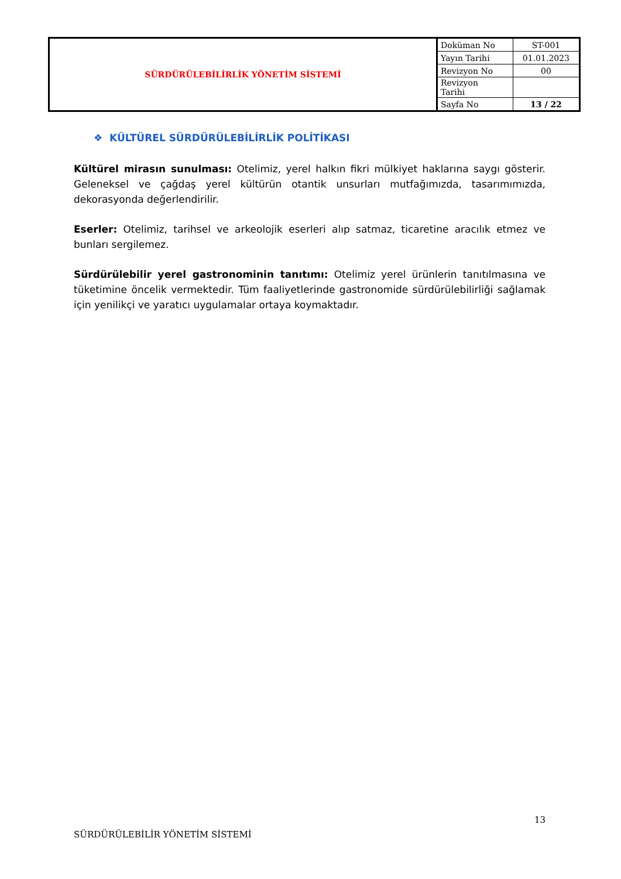| SÜRDÜRÜLEBİLİRLİK YÖNETİM SİSTEMİ | Doküman No | ST-001 |
| | Yayın Tarihi | 01.01.2023 |
| | Revizyon No | 00 |
| | Revizyon Tarihi | |
| | Sayfa No | 13 / 22 |
❖ KÜLTÜREL SÜRDÜRÜLEBİLİRLİK POLİTİKASI
Kültürel mirasın sunulması: Otelimiz, yerel halkın fikri mülkiyet haklarına saygı gösterir. Geleneksel ve çağdaş yerel kültürün otantik unsurları mutfağımızda, tasarımımızda, dekorasyonda değerlendirilir.
Eserler: Otelimiz, tarihsel ve arkeolojik eserleri alıp satmaz, ticaretine aracılık etmez ve bunları sergilemez.
Sürdürülebilir yerel gastronominin tanıtımı: Otelimiz yerel ürünlerin tanıtılmasına ve tüketimine öncelik vermektedir. Tüm faaliyetlerinde gastronomide sürdürülebilirliği sağlamak için yenilikçi ve yaratıcı uygulamalar ortaya koymaktadır.
13
SÜRDÜRÜLEBİLİR YÖNETİM SİSTEMİ